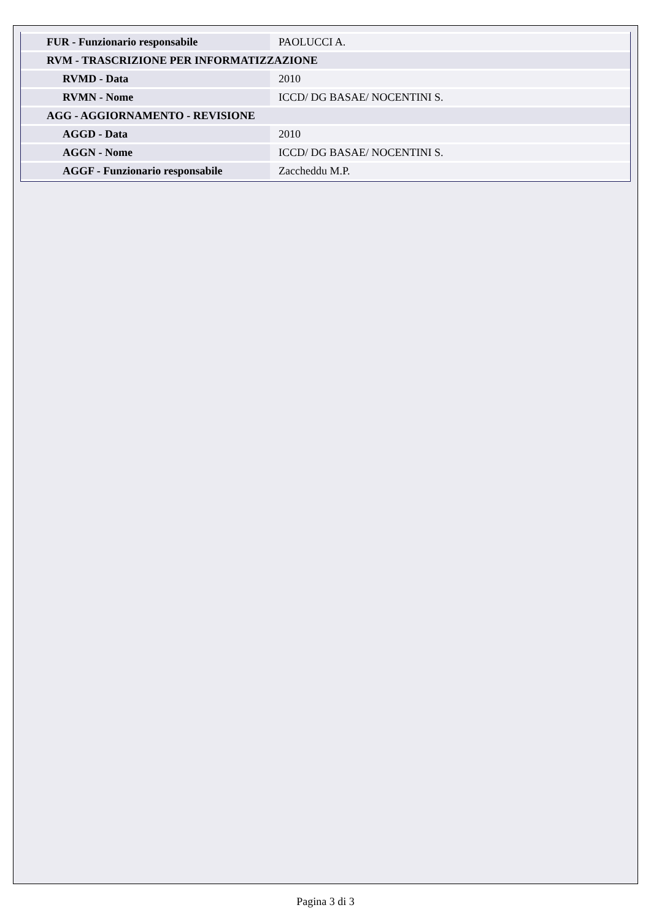| FUR - Funzionario responsabile | PAOLUCCI A. |
| RVM - TRASCRIZIONE PER INFORMATIZZAZIONE | |
| RVMD - Data | 2010 |
| RVMN - Nome | ICCD/ DG BASAE/ NOCENTINI S. |
| AGG - AGGIORNAMENTO - REVISIONE | |
| AGGD - Data | 2010 |
| AGGN - Nome | ICCD/ DG BASAE/ NOCENTINI S. |
| AGGF - Funzionario responsabile | Zaccheddu M.P. |
Pagina 3 di 3